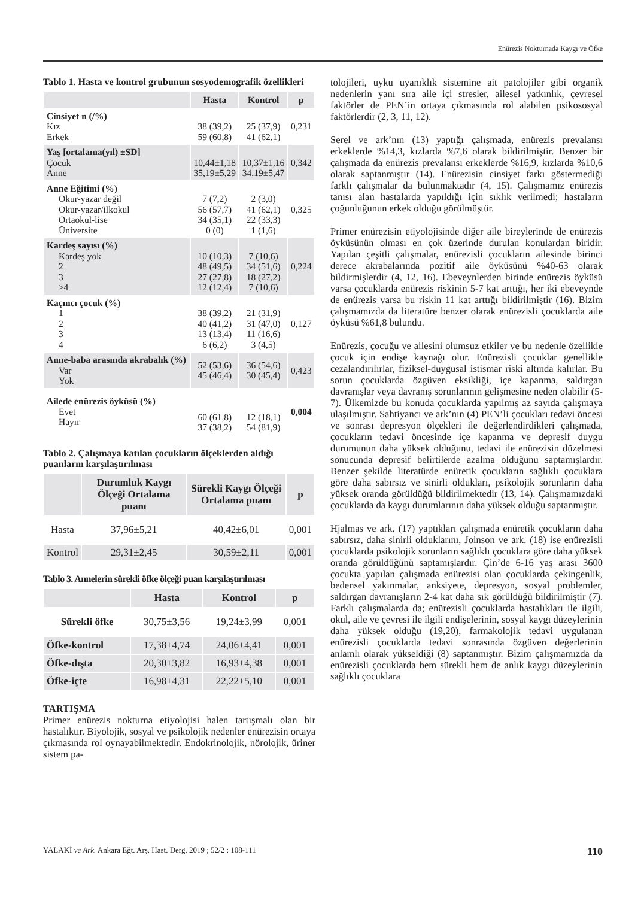Enürezis Nokturnada Kaygı ve Öfke
Tablo 1. Hasta ve kontrol grubunun sosyodemografik özellikleri
| | Hasta | Kontrol | p |
| --- | --- | --- | --- |
| Cinsiyet n (/%) Kız Erkek | 38 (39,2) 59 (60,8) | 25 (37,9) 41 (62,1) | 0,231 |
| Yaş [ortalama(yıl) ±SD] Çocuk Anne | 10,44±1,18 35,19±5,29 | 10,37±1,16 34,19±5,47 | 0,342 |
| Anne Eğitimi (%) Okur-yazar değil Okur-yazar/ilkokul Ortaokul-lise Üniversite | 7 (7,2) 56 (57,7) 34 (35,1) 0 (0) | 2 (3,0) 41 (62,1) 22 (33,3) 1 (1,6) | 0,325 |
| Kardeş sayısı (%) Kardeş yok 2 3 ≥4 | 10 (10,3) 48 (49,5) 27 (27,8) 12 (12,4) | 7 (10,6) 34 (51,6) 18 (27,2) 7 (10,6) | 0,224 |
| Kaçıncı çocuk (%) 1 2 3 4 | 38 (39,2) 40 (41,2) 13 (13,4) 6 (6,2) | 21 (31,9) 31 (47,0) 11 (16,6) 3 (4,5) | 0,127 |
| Anne-baba arasında akrabalık (%) Var Yok | 52 (53,6) 45 (46,4) | 36 (54,6) 30 (45,4) | 0,423 |
| Ailede enürezis öyküsü (%) Evet Hayır | 60 (61,8) 37 (38,2) | 12 (18,1) 54 (81,9) | 0,004 |
Tablo 2. Çalışmaya katılan çocukların ölçeklerden aldığı puanların karşılaştırılması
| | Durumluk Kaygı Ölçeği Ortalama puanı | Sürekli Kaygı Ölçeği Ortalama puanı | p |
| --- | --- | --- | --- |
| Hasta | 37,96±5,21 | 40,42±6,01 | 0,001 |
| Kontrol | 29,31±2,45 | 30,59±2,11 | 0,001 |
Tablo 3. Annelerin sürekli öfke ölçeği puan karşılaştırılması
| | Hasta | Kontrol | p |
| --- | --- | --- | --- |
| Sürekli öfke | 30,75±3,56 | 19,24±3,99 | 0,001 |
| Öfke-kontrol | 17,38±4,74 | 24,06±4,41 | 0,001 |
| Öfke-dışta | 20,30±3,82 | 16,93±4,38 | 0,001 |
| Öfke-içte | 16,98±4,31 | 22,22±5,10 | 0,001 |
TARTIŞMA
Primer enürezis nokturna etiyolojisi halen tartışmalı olan bir hastalıktır. Biyolojik, sosyal ve psikolojik nedenler enürezisin ortaya çıkmasında rol oynayabilmektedir. Endokrinolojik, nörolojik, üriner sistem pa-
tolojileri, uyku uyanıklık sistemine ait patolojiler gibi organik nedenlerin yanı sıra aile içi stresler, ailesel yatkınlık, çevresel faktörler de PEN’in ortaya çıkmasında rol alabilen psikososyal faktörlerdir (2, 3, 11, 12).
Serel ve ark’nın (13) yaptığı çalışmada, enürezis prevalansı erkeklerde %14,3, kızlarda %7,6 olarak bildirilmiştir. Benzer bir çalışmada da enürezis prevalansı erkeklerde %16,9, kızlarda %10,6 olarak saptanmıştır (14). Enürezisin cinsiyet farkı göstermediği farklı çalışmalar da bulunmaktadır (4, 15). Çalışmamız enürezis tanısı alan hastalarda yapıldığı için sıklık verilmedi; hastaların çoğunluğunun erkek olduğu görülmüştür.
Primer enürezisin etiyolojisinde diğer aile bireylerinde de enürezis öyküsünün olması en çok üzerinde durulan konulardan biridir. Yapılan çeşitli çalışmalar, enürezisli çocukların ailesinde birinci derece akrabalarında pozitif aile öyküsünü %40-63 olarak bildirmişlerdir (4, 12, 16). Ebeveynlerden birinde enürezis öyküsü varsa çocuklarda enürezis riskinin 5-7 kat arttığı, her iki ebeveynde de enürezis varsa bu riskin 11 kat arttığı bildirilmiştir (16). Bizim çalışmamızda da literatüre benzer olarak enürezisli çocuklarda aile öyküsü %61,8 bulundu.
Enürezis, çocuğu ve ailesini olumsuz etkiler ve bu nedenle özellikle çocuk için endişe kaynağı olur. Enürezisli çocuklar genellikle cezalandırılırlar, fiziksel-duygusal istismar riski altında kalırlar. Bu sorun çocuklarda özgüven eksikliği, içe kapanma, saldırgan davranışlar veya davranış sorunlarının gelişmesine neden olabilir (5-7). Ülkemizde bu konuda çocuklarda yapılmış az sayıda çalışmaya ulaşılmıştır. Sahtiyancı ve ark’nın (4) PEN’li çocukları tedavi öncesi ve sonrası depresyon ölçekleri ile değerlendirdikleri çalışmada, çocukların tedavi öncesinde içe kapanma ve depresif duygu durumunun daha yüksek olduğunu, tedavi ile enürezisin düzelmesi sonucunda depresif belirtilerde azalma olduğunu saptamışlardır. Benzer şekilde literatürde enüretik çocukların sağlıklı çocuklara göre daha sabırsız ve sinirli oldukları, psikolojik sorunların daha yüksek oranda görüldüğü bildirilmektedir (13, 14). Çalışmamızdaki çocuklarda da kaygı durumlarının daha yüksek olduğu saptanmıştır.
Hjalmas ve ark. (17) yaptıkları çalışmada enüretik çocukların daha sabırsız, daha sinirli olduklarını, Joinson ve ark. (18) ise enürezisli çocuklarda psikolojik sorunların sağlıklı çocuklara göre daha yüksek oranda görüldüğünü saptamışlardır. Çin’de 6-16 yaş arası 3600 çocukta yapılan çalışmada enürezisi olan çocuklarda çekingenlik, bedensel yakınmalar, anksiyete, depresyon, sosyal problemler, saldırgan davranışların 2-4 kat daha sık görüldüğü bildirilmiştir (7). Farklı çalışmalarda da; enürezisli çocuklarda hastalıkları ile ilgili, okul, aile ve çevresi ile ilgili endişelerinin, sosyal kaygı düzeylerinin daha yüksek olduğu (19,20), farmakolojik tedavi uygulanan enürezisli çocuklarda tedavi sonrasında özgüven değerlerinin anlamlı olarak yükseldiği (8) saptanmıştır. Bizim çalışmamızda da enürezisli çocuklarda hem sürekli hem de anlık kaygı düzeylerinin sağlıklı çocuklara
YALAKİ ve Ark. Ankara Eğt. Arş. Hast. Derg. 2019 ; 52/2 : 108-111 110